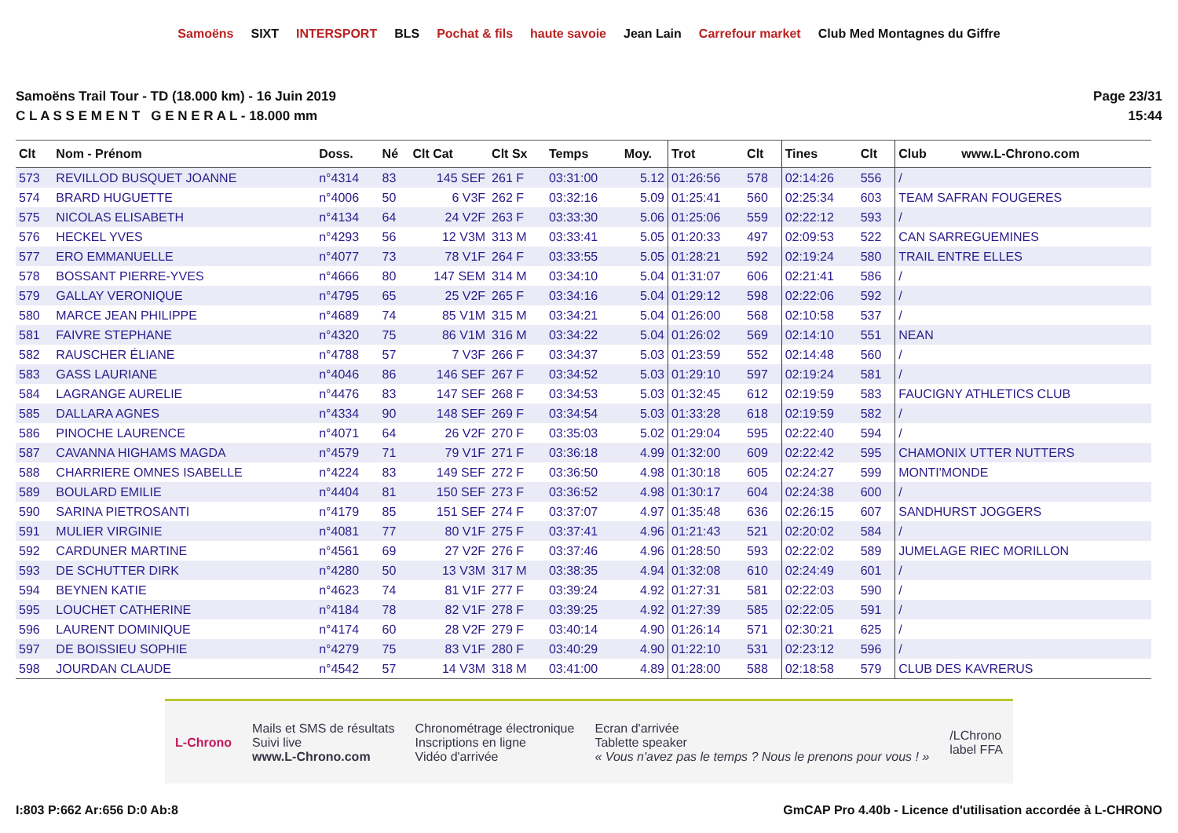Samoëns SIXT INTERSPORT BLS Pochat & fils haute savoie Jean Lain Carrefour market Club Med Montagnes du Giffre
Samoëns Trail Tour - TD (18.000 km) - 16 Juin 2019
C L A S S E M E N T G E N E R A L - 18.000 mm
Page 23/31
15:44
| Clt | Nom - Prénom | Doss. | Né | Clt Cat | Clt Sx | Temps | Moy. | Trot | Clt | Tines | Clt | Club www.L-Chrono.com |
| --- | --- | --- | --- | --- | --- | --- | --- | --- | --- | --- | --- | --- |
| 573 | REVILLOD BUSQUET JOANNE | n°4314 | 83 | 145 SEF | 261 F | 03:31:00 | 5.12 | 01:26:56 | 578 | 02:14:26 | 556 | / |
| 574 | BRARD HUGUETTE | n°4006 | 50 | 6 V3F | 262 F | 03:32:16 | 5.09 | 01:25:41 | 560 | 02:25:34 | 603 | TEAM SAFRAN FOUGERES |
| 575 | NICOLAS ELISABETH | n°4134 | 64 | 24 V2F | 263 F | 03:33:30 | 5.06 | 01:25:06 | 559 | 02:22:12 | 593 | / |
| 576 | HECKEL YVES | n°4293 | 56 | 12 V3M | 313 M | 03:33:41 | 5.05 | 01:20:33 | 497 | 02:09:53 | 522 | CAN SARREGUEMINES |
| 577 | ERO EMMANUELLE | n°4077 | 73 | 78 V1F | 264 F | 03:33:55 | 5.05 | 01:28:21 | 592 | 02:19:24 | 580 | TRAIL ENTRE ELLES |
| 578 | BOSSANT PIERRE-YVES | n°4666 | 80 | 147 SEM | 314 M | 03:34:10 | 5.04 | 01:31:07 | 606 | 02:21:41 | 586 | / |
| 579 | GALLAY VERONIQUE | n°4795 | 65 | 25 V2F | 265 F | 03:34:16 | 5.04 | 01:29:12 | 598 | 02:22:06 | 592 | / |
| 580 | MARCE JEAN PHILIPPE | n°4689 | 74 | 85 V1M | 315 M | 03:34:21 | 5.04 | 01:26:00 | 568 | 02:10:58 | 537 | / |
| 581 | FAIVRE STEPHANE | n°4320 | 75 | 86 V1M | 316 M | 03:34:22 | 5.04 | 01:26:02 | 569 | 02:14:10 | 551 | NEAN |
| 582 | RAUSCHER ÉLIANE | n°4788 | 57 | 7 V3F | 266 F | 03:34:37 | 5.03 | 01:23:59 | 552 | 02:14:48 | 560 | / |
| 583 | GASS LAURIANE | n°4046 | 86 | 146 SEF | 267 F | 03:34:52 | 5.03 | 01:29:10 | 597 | 02:19:24 | 581 | / |
| 584 | LAGRANGE AURELIE | n°4476 | 83 | 147 SEF | 268 F | 03:34:53 | 5.03 | 01:32:45 | 612 | 02:19:59 | 583 | FAUCIGNY ATHLETICS CLUB |
| 585 | DALLARA AGNES | n°4334 | 90 | 148 SEF | 269 F | 03:34:54 | 5.03 | 01:33:28 | 618 | 02:19:59 | 582 | / |
| 586 | PINOCHE LAURENCE | n°4071 | 64 | 26 V2F | 270 F | 03:35:03 | 5.02 | 01:29:04 | 595 | 02:22:40 | 594 | / |
| 587 | CAVANNA HIGHAMS MAGDA | n°4579 | 71 | 79 V1F | 271 F | 03:36:18 | 4.99 | 01:32:00 | 609 | 02:22:42 | 595 | CHAMONIX UTTER NUTTERS |
| 588 | CHARRIERE OMNES ISABELLE | n°4224 | 83 | 149 SEF | 272 F | 03:36:50 | 4.98 | 01:30:18 | 605 | 02:24:27 | 599 | MONTI'MONDE |
| 589 | BOULARD EMILIE | n°4404 | 81 | 150 SEF | 273 F | 03:36:52 | 4.98 | 01:30:17 | 604 | 02:24:38 | 600 | / |
| 590 | SARINA PIETROSANTI | n°4179 | 85 | 151 SEF | 274 F | 03:37:07 | 4.97 | 01:35:48 | 636 | 02:26:15 | 607 | SANDHURST JOGGERS |
| 591 | MULIER VIRGINIE | n°4081 | 77 | 80 V1F | 275 F | 03:37:41 | 4.96 | 01:21:43 | 521 | 02:20:02 | 584 | / |
| 592 | CARDUNER MARTINE | n°4561 | 69 | 27 V2F | 276 F | 03:37:46 | 4.96 | 01:28:50 | 593 | 02:22:02 | 589 | JUMELAGE RIEC MORILLON |
| 593 | DE SCHUTTER DIRK | n°4280 | 50 | 13 V3M | 317 M | 03:38:35 | 4.94 | 01:32:08 | 610 | 02:24:49 | 601 | / |
| 594 | BEYNEN KATIE | n°4623 | 74 | 81 V1F | 277 F | 03:39:24 | 4.92 | 01:27:31 | 581 | 02:22:03 | 590 | / |
| 595 | LOUCHET CATHERINE | n°4184 | 78 | 82 V1F | 278 F | 03:39:25 | 4.92 | 01:27:39 | 585 | 02:22:05 | 591 | / |
| 596 | LAURENT DOMINIQUE | n°4174 | 60 | 28 V2F | 279 F | 03:40:14 | 4.90 | 01:26:14 | 571 | 02:30:21 | 625 | / |
| 597 | DE BOISSIEU SOPHIE | n°4279 | 75 | 83 V1F | 280 F | 03:40:29 | 4.90 | 01:22:10 | 531 | 02:23:12 | 596 | / |
| 598 | JOURDAN CLAUDE | n°4542 | 57 | 14 V3M | 318 M | 03:41:00 | 4.89 | 01:28:00 | 588 | 02:18:58 | 579 | CLUB DES KAVRERUS |
L-Chrono
Mails et SMS de résultats
Suivi live
www.L-Chrono.com
Chronométrage électronique
Inscriptions en ligne
Vidéo d'arrivée
Ecran d'arrivée
Tablette speaker
« Vous n'avez pas le temps ? Nous le prenons pour vous ! »
/LChrono
label FFA
I:803 P:662 Ar:656 D:0 Ab:8 GmCAP Pro 4.40b - Licence d'utilisation accordée à L-CHRONO